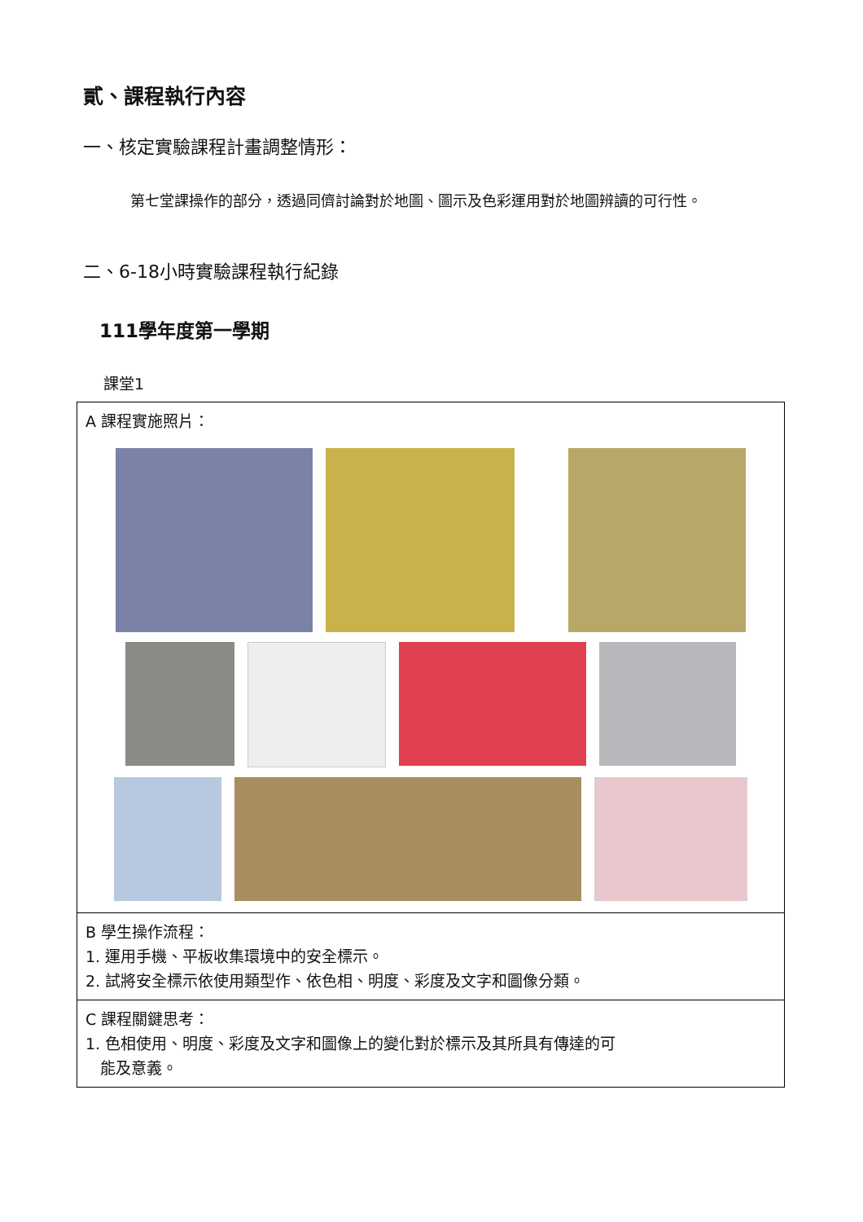貳、課程執行內容
一、核定實驗課程計畫調整情形：
第七堂課操作的部分，透過同儕討論對於地圖、圖示及色彩運用對於地圖辨讀的可行性。
二、6-18小時實驗課程執行紀錄
111學年度第一學期
課堂1
| A 課程實施照片： |
| B 學生操作流程： 1. 運用手機、平板收集環境中的安全標示。 2. 試將安全標示依使用類型作、依色相、明度、彩度及文字和圖像分類。 |
| C 課程關鍵思考： 1. 色相使用、明度、彩度及文字和圖像上的變化對於標示及其所具有傳達的可 能及意義。 |